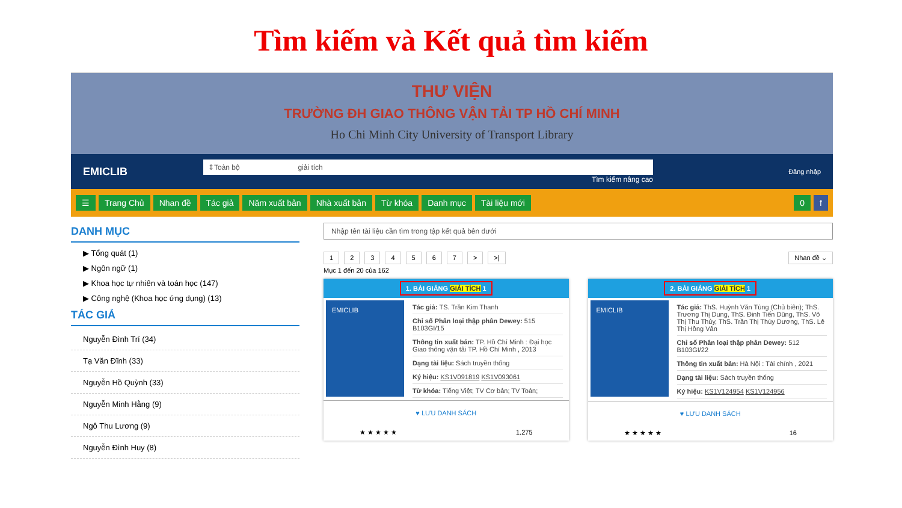Tìm kiếm và Kết quả tìm kiếm
THƯ VIỆN
TRƯỜNG ĐH GIAO THÔNG VẬN TẢI TP HỒ CHÍ MINH
Ho Chi Minh City University of Transport Library
EMICLIB
⇕Toàn bộ giải tích
Tìm kiếm nâng cao
Đăng nhập
☰ Trang Chủ Nhan đề Tác giả Năm xuất bản Nhà xuất bản Từ khóa Danh mục Tài liệu mới 0 f
DANH MỤC
▶ Tổng quát (1)
▶ Ngôn ngữ (1)
▶ Khoa học tự nhiên và toán học (147)
▶ Công nghệ (Khoa học ứng dụng) (13)
TÁC GIẢ
Nguyễn Đình Trí (34)
Tạ Văn Đĩnh (33)
Nguyễn Hồ Quỳnh (33)
Nguyễn Minh Hằng (9)
Ngô Thu Lương (9)
Nguyễn Đình Huy (8)
Nhập tên tài liệu cần tìm trong tập kết quả bên dưới
1 2 3 4 5 6 7 > >| Nhan đề ⌄
Mục 1 đến 20 của 162
1. BÀI GIẢNG GIẢI TÍCH 1
EMICLIB
Tác giả: TS. Trần Kim Thanh
Chỉ số Phân loại thập phân Dewey: 515 B103GI/15
Thông tin xuất bản: TP. Hồ Chí Minh : Đại học Giao thông vận tải TP. Hồ Chí Minh , 2013
Dạng tài liệu: Sách truyền thống
Ký hiệu: KS1V091819 KS1V093061
Từ khóa: Tiếng Việt; TV Cơ bản; TV Toán;
♥ LƯU DANH SÁCH
★ ★ ★ ★ ★ 1.275
2. BÀI GIẢNG GIẢI TÍCH 1
EMICLIB
Tác giả: ThS. Huỳnh Văn Tùng (Chủ biên); ThS. Trương Thị Dung, ThS. Đinh Tiến Dũng, ThS. Võ Thị Thu Thủy, ThS. Trần Thị Thùy Dương, ThS. Lê Thị Hồng Vân
Chỉ số Phân loại thập phân Dewey: 512 B103GI/22
Thông tin xuất bản: Hà Nội : Tài chính , 2021
Dạng tài liệu: Sách truyền thống
Ký hiệu: KS1V124954 KS1V124956
♥ LƯU DANH SÁCH
★ ★ ★ ★ ★ 16